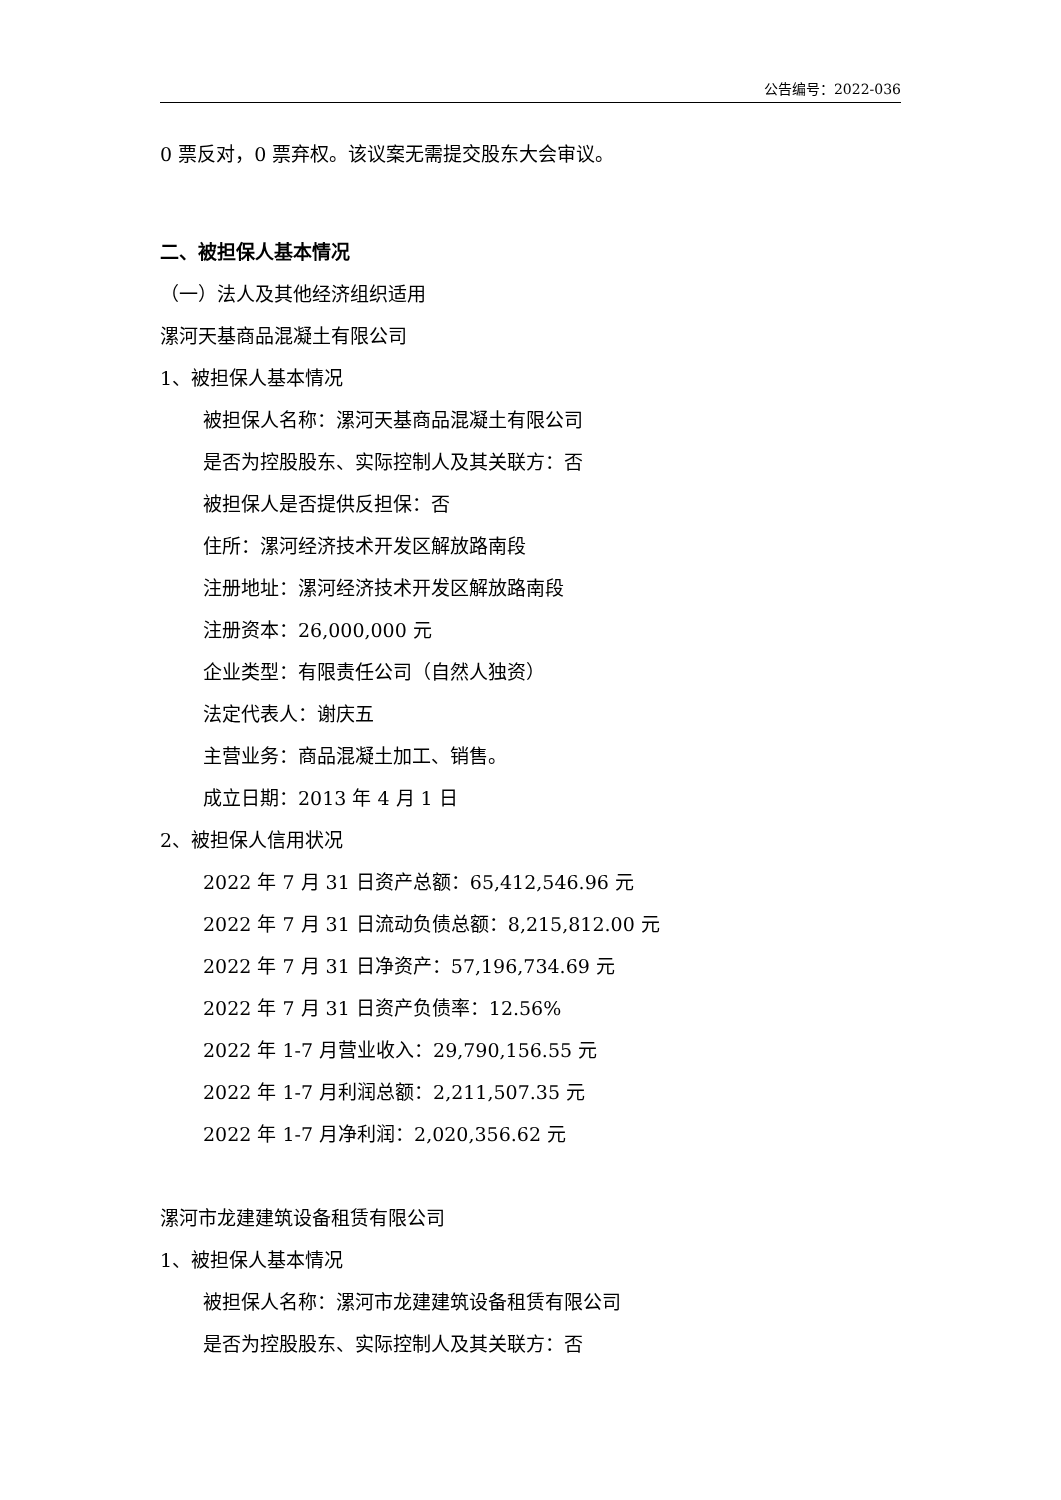公告编号：2022-036
0 票反对，0 票弃权。该议案无需提交股东大会审议。
二、被担保人基本情况
（一）法人及其他经济组织适用
漯河天基商品混凝土有限公司
1、被担保人基本情况
被担保人名称：漯河天基商品混凝土有限公司
是否为控股股东、实际控制人及其关联方：否
被担保人是否提供反担保：否
住所：漯河经济技术开发区解放路南段
注册地址：漯河经济技术开发区解放路南段
注册资本：26,000,000 元
企业类型：有限责任公司（自然人独资）
法定代表人：谢庆五
主营业务：商品混凝土加工、销售。
成立日期：2013 年 4 月 1 日
2、被担保人信用状况
2022 年 7 月 31 日资产总额：65,412,546.96 元
2022 年 7 月 31 日流动负债总额：8,215,812.00 元
2022 年 7 月 31 日净资产：57,196,734.69 元
2022 年 7 月 31 日资产负债率：12.56%
2022 年 1-7 月营业收入：29,790,156.55 元
2022 年 1-7 月利润总额：2,211,507.35 元
2022 年 1-7 月净利润：2,020,356.62 元
漯河市龙建建筑设备租赁有限公司
1、被担保人基本情况
被担保人名称：漯河市龙建建筑设备租赁有限公司
是否为控股股东、实际控制人及其关联方：否